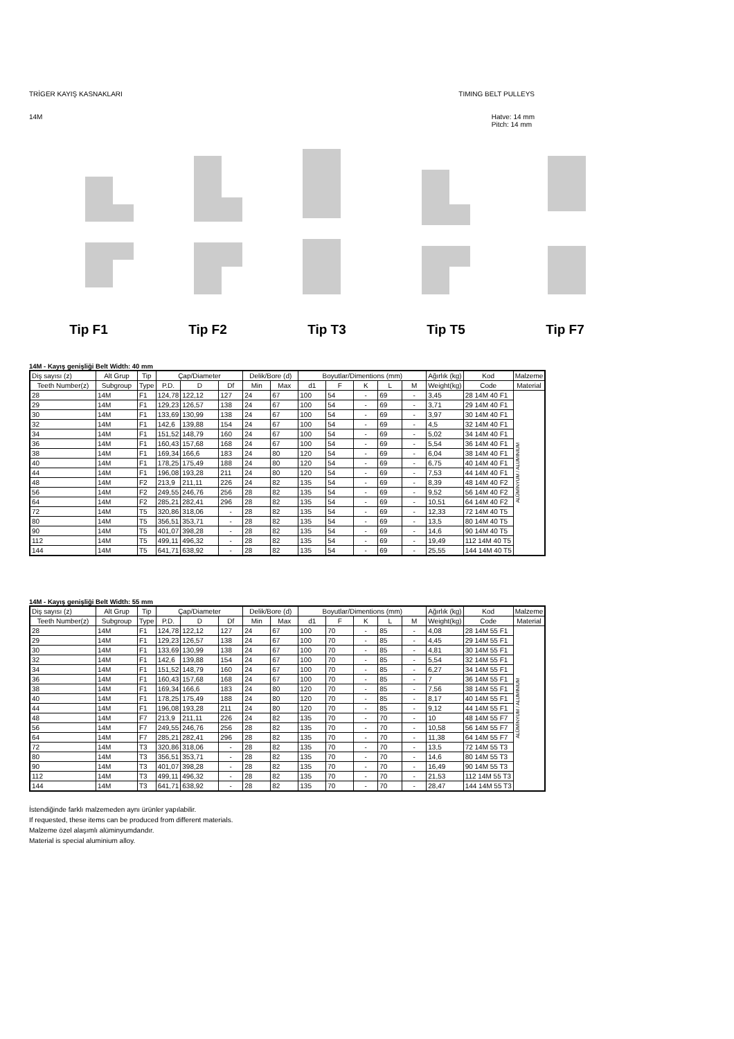TRİGER KAYIŞ KASNAKLARI TIMING BELT PULLEYS
14M Hatve: 14 mm
Pitch: 14 mm
Tip F1 Tip F2 Tip T3 Tip T5 Tip F7
14M - Kayış genişliği Belt Width: 40 mm
| Diş sayısı (z) | Alt Grup | Tip | Çap/Diameter | | | Delik/Bore (d) | | Boyutlar/Dimentions (mm) | | | | | Ağırlık (kg) | Kod | Malzeme |
| --- | --- | --- | --- | --- | --- | --- | --- | --- | --- | --- | --- | --- | --- | --- | --- |
| Teeth Number(z) | Subgroup | Type | P.D. | D | Df | Min | Max | d1 | F | K | L | M | Weight(kg) | Code | Material |
| 28 | 14M | F1 | 124,78 | 122,12 | 127 | 24 | 67 | 100 | 54 | - | 69 | - | 3,45 | 28 14M 40 F1 | ALÜMİNYUM / ALUMINIUM |
| 29 | 14M | F1 | 129,23 | 126,57 | 138 | 24 | 67 | 100 | 54 | - | 69 | - | 3,71 | 29 14M 40 F1 | |
| 30 | 14M | F1 | 133,69 | 130,99 | 138 | 24 | 67 | 100 | 54 | - | 69 | - | 3,97 | 30 14M 40 F1 | |
| 32 | 14M | F1 | 142,6 | 139,88 | 154 | 24 | 67 | 100 | 54 | - | 69 | - | 4,5 | 32 14M 40 F1 | |
| 34 | 14M | F1 | 151,52 | 148,79 | 160 | 24 | 67 | 100 | 54 | - | 69 | - | 5,02 | 34 14M 40 F1 | |
| 36 | 14M | F1 | 160,43 | 157,68 | 168 | 24 | 67 | 100 | 54 | - | 69 | - | 5,54 | 36 14M 40 F1 | |
| 38 | 14M | F1 | 169,34 | 166,6 | 183 | 24 | 80 | 120 | 54 | - | 69 | - | 6,04 | 38 14M 40 F1 | |
| 40 | 14M | F1 | 178,25 | 175,49 | 188 | 24 | 80 | 120 | 54 | - | 69 | - | 6,75 | 40 14M 40 F1 | |
| 44 | 14M | F1 | 196,08 | 193,28 | 211 | 24 | 80 | 120 | 54 | - | 69 | - | 7,53 | 44 14M 40 F1 | |
| 48 | 14M | F2 | 213,9 | 211,11 | 226 | 24 | 82 | 135 | 54 | - | 69 | - | 8,39 | 48 14M 40 F2 | |
| 56 | 14M | F2 | 249,55 | 246,76 | 256 | 28 | 82 | 135 | 54 | - | 69 | - | 9,52 | 56 14M 40 F2 | |
| 64 | 14M | F2 | 285,21 | 282,41 | 296 | 28 | 82 | 135 | 54 | - | 69 | - | 10,51 | 64 14M 40 F2 | |
| 72 | 14M | T5 | 320,86 | 318,06 | - | 28 | 82 | 135 | 54 | - | 69 | - | 12,33 | 72 14M 40 T5 | |
| 80 | 14M | T5 | 356,51 | 353,71 | - | 28 | 82 | 135 | 54 | - | 69 | - | 13,5 | 80 14M 40 T5 | |
| 90 | 14M | T5 | 401,07 | 398,28 | - | 28 | 82 | 135 | 54 | - | 69 | - | 14,6 | 90 14M 40 T5 | |
| 112 | 14M | T5 | 499,11 | 496,32 | - | 28 | 82 | 135 | 54 | - | 69 | - | 19,49 | 112 14M 40 T5 | |
| 144 | 14M | T5 | 641,71 | 638,92 | - | 28 | 82 | 135 | 54 | - | 69 | - | 25,55 | 144 14M 40 T5 | |
14M - Kayış genişliği Belt Width: 55 mm
| Diş sayısı (z) | Alt Grup | Tip | Çap/Diameter | | | Delik/Bore (d) | | Boyutlar/Dimentions (mm) | | | | | Ağırlık (kg) | Kod | Malzeme |
| --- | --- | --- | --- | --- | --- | --- | --- | --- | --- | --- | --- | --- | --- | --- | --- |
| Teeth Number(z) | Subgroup | Type | P.D. | D | Df | Min | Max | d1 | F | K | L | M | Weight(kg) | Code | Material |
| 28 | 14M | F1 | 124,78 | 122,12 | 127 | 24 | 67 | 100 | 70 | - | 85 | - | 4,08 | 28 14M 55 F1 | ALÜMİNYUM / ALUMINIUM |
| 29 | 14M | F1 | 129,23 | 126,57 | 138 | 24 | 67 | 100 | 70 | - | 85 | - | 4,45 | 29 14M 55 F1 | |
| 30 | 14M | F1 | 133,69 | 130,99 | 138 | 24 | 67 | 100 | 70 | - | 85 | - | 4,81 | 30 14M 55 F1 | |
| 32 | 14M | F1 | 142,6 | 139,88 | 154 | 24 | 67 | 100 | 70 | - | 85 | - | 5,54 | 32 14M 55 F1 | |
| 34 | 14M | F1 | 151,52 | 148,79 | 160 | 24 | 67 | 100 | 70 | - | 85 | - | 6,27 | 34 14M 55 F1 | |
| 36 | 14M | F1 | 160,43 | 157,68 | 168 | 24 | 67 | 100 | 70 | - | 85 | - | 7 | 36 14M 55 F1 | |
| 38 | 14M | F1 | 169,34 | 166,6 | 183 | 24 | 80 | 120 | 70 | - | 85 | - | 7,56 | 38 14M 55 F1 | |
| 40 | 14M | F1 | 178,25 | 175,49 | 188 | 24 | 80 | 120 | 70 | - | 85 | - | 8,17 | 40 14M 55 F1 | |
| 44 | 14M | F1 | 196,08 | 193,28 | 211 | 24 | 80 | 120 | 70 | - | 85 | - | 9,12 | 44 14M 55 F1 | |
| 48 | 14M | F7 | 213,9 | 211,11 | 226 | 24 | 82 | 135 | 70 | - | 70 | - | 10 | 48 14M 55 F7 | |
| 56 | 14M | F7 | 249,55 | 246,76 | 256 | 28 | 82 | 135 | 70 | - | 70 | - | 10,58 | 56 14M 55 F7 | |
| 64 | 14M | F7 | 285,21 | 282,41 | 296 | 28 | 82 | 135 | 70 | - | 70 | - | 11,38 | 64 14M 55 F7 | |
| 72 | 14M | T3 | 320,86 | 318,06 | - | 28 | 82 | 135 | 70 | - | 70 | - | 13,5 | 72 14M 55 T3 | |
| 80 | 14M | T3 | 356,51 | 353,71 | - | 28 | 82 | 135 | 70 | - | 70 | - | 14,6 | 80 14M 55 T3 | |
| 90 | 14M | T3 | 401,07 | 398,28 | - | 28 | 82 | 135 | 70 | - | 70 | - | 16,49 | 90 14M 55 T3 | |
| 112 | 14M | T3 | 499,11 | 496,32 | - | 28 | 82 | 135 | 70 | - | 70 | - | 21,53 | 112 14M 55 T3 | |
| 144 | 14M | T3 | 641,71 | 638,92 | - | 28 | 82 | 135 | 70 | - | 70 | - | 28,47 | 144 14M 55 T3 | |
İstendiğinde farklı malzemeden aynı ürünler yapılabilir.
If requested, these items can be produced from different materials.
Malzeme özel alaşımlı alüminyumdandır.
Material is special aluminium alloy.